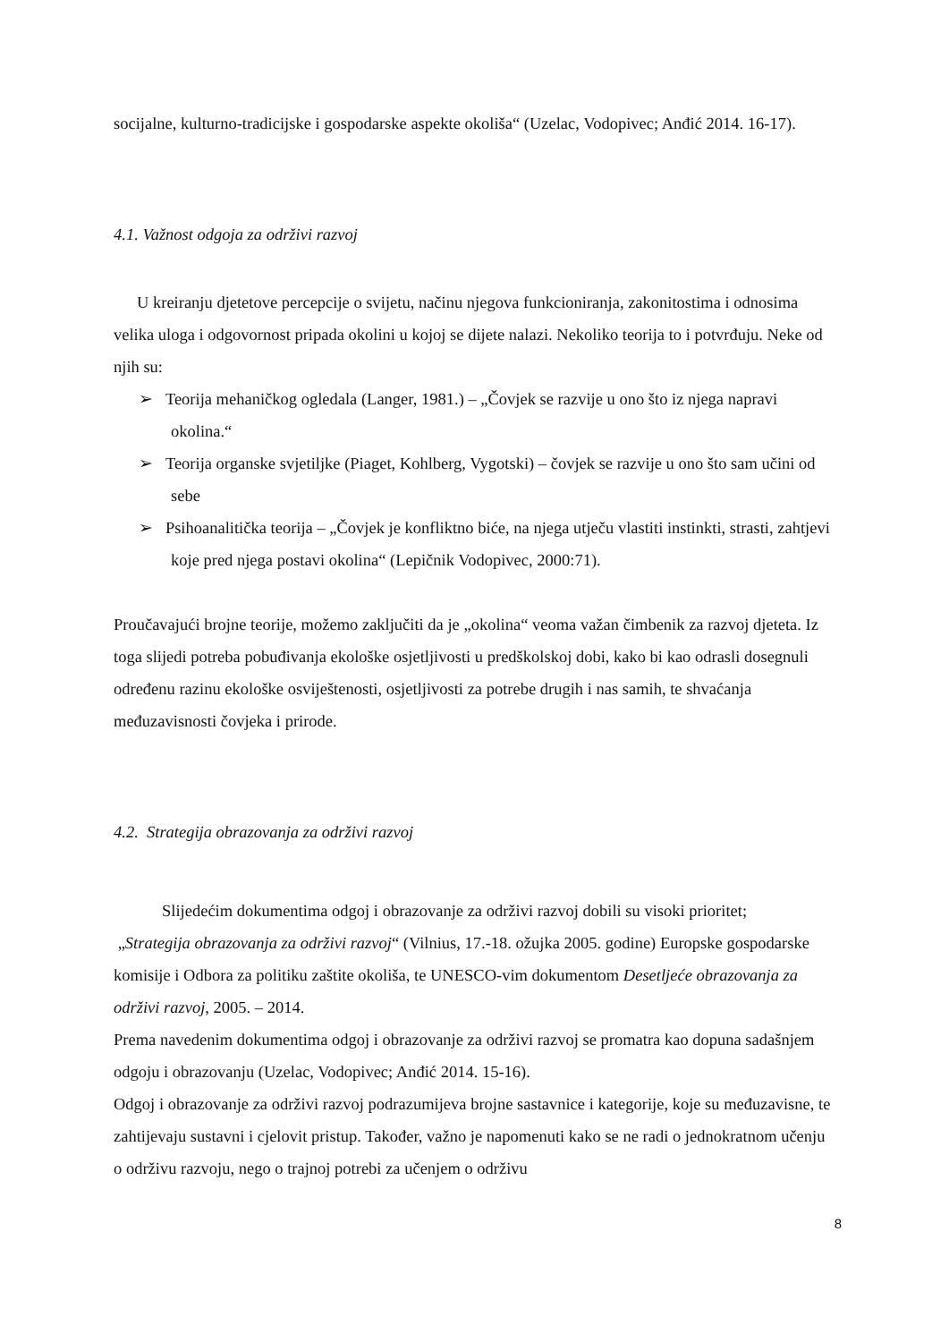socijalne, kulturno-tradicijske i gospodarske aspekte okoliša“ (Uzelac, Vodopivec; Anđić 2014. 16-17).
4.1. Važnost odgoja za održivi razvoj
U kreiranju djetetove percepcije o svijetu, načinu njegova funkcioniranja, zakonitostima i odnosima velika uloga i odgovornost pripada okolini u kojoj se dijete nalazi. Nekoliko teorija to i potvrđuju. Neke od njih su:
➢ Teorija mehaničkog ogledala (Langer, 1981.) – „Čovjek se razvije u ono što iz njega napravi okolina.“
➢ Teorija organske svjetiljke (Piaget, Kohlberg, Vygotski) – čovjek se razvije u ono što sam učini od sebe
➢ Psihoanalitička teorija – „Čovjek je konfliktno biće, na njega utječu vlastiti instinkti, strasti, zahtjevi koje pred njega postavi okolina“ (Lepičnik Vodopivec, 2000:71).
Proučavajući brojne teorije, možemo zaključiti da je „okolina“ veoma važan čimbenik za razvoj djeteta. Iz toga slijedi potreba pobuđivanja ekološke osjetljivosti u predškolskoj dobi, kako bi kao odrasli dosegnuli određenu razinu ekološke osviještenosti, osjetljivosti za potrebe drugih i nas samih, te shvaćanja međuzavisnosti čovjeka i prirode.
4.2. Strategija obrazovanja za održivi razvoj
Slijedećim dokumentima odgoj i obrazovanje za održivi razvoj dobili su visoki prioritet;
„Strategija obrazovanja za održivi razvoj“ (Vilnius, 17.-18. ožujka 2005. godine) Europske gospodarske komisije i Odbora za politiku zaštite okoliša, te UNESCO-vim dokumentom Desetljeće obrazovanja za održivi razvoj, 2005. – 2014.
Prema navedenim dokumentima odgoj i obrazovanje za održivi razvoj se promatra kao dopuna sadašnjem odgoju i obrazovanju (Uzelac, Vodopivec; Anđić 2014. 15-16).
Odgoj i obrazovanje za održivi razvoj podrazumijeva brojne sastavnice i kategorije, koje su međuzavisne, te zahtijevaju sustavni i cjelovit pristup. Također, važno je napomenuti kako se ne radi o jednokratnom učenju o održivu razvoju, nego o trajnoj potrebi za učenjem o održivu
8